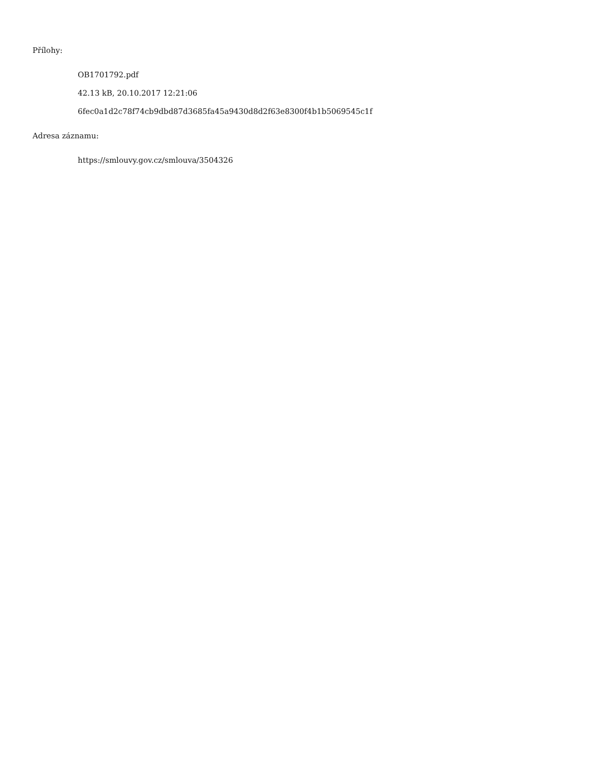Přílohy:
OB1701792.pdf
42.13 kB, 20.10.2017 12:21:06
6fec0a1d2c78f74cb9dbd87d3685fa45a9430d8d2f63e8300f4b1b5069545c1f
Adresa záznamu:
https://smlouvy.gov.cz/smlouva/3504326